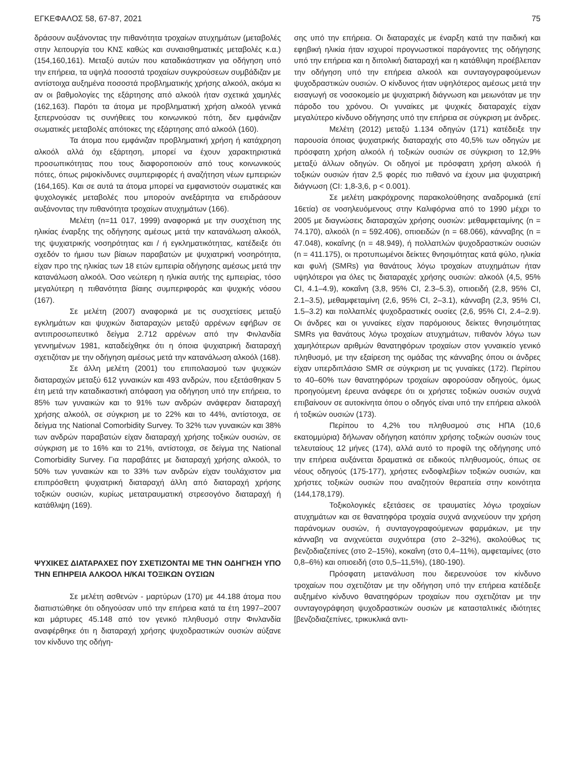ΕΓΚΕΦΑΛΟΣ 58, 67-87, 2021 75
δράσουν αυξάνοντας την πιθανότητα τροχαίων ατυχημάτων (μεταβολές στην λειτουργία του ΚΝΣ καθώς και συναισθηματικές μεταβολές κ.α.) (154,160,161). Μεταξύ αυτών που καταδικάστηκαν για οδήγηση υπό την επήρεια, τα υψηλά ποσοστά τροχαίων συγκρούσεων συμβάδιζαν με αντίστοιχα αυξημένα ποσοστά προβληματικής χρήσης αλκοόλ, ακόμα κι αν οι βαθμολογίες της εξάρτησης από αλκοόλ ήταν σχετικά χαμηλές (162,163). Παρότι τα άτομα με προβληματική χρήση αλκοόλ γενικά ξεπερνούσαν τις συνήθειες του κοινωνικού πότη, δεν εμφάνιζαν σωματικές μεταβολές απότοκες της εξάρτησης από αλκοόλ (160).
Τα άτομα που εμφάνιζαν προβληματική χρήση ή κατάχρηση αλκοόλ αλλά όχι εξάρτηση, μπορεί να έχουν χαρακτηριστικά προσωπικότητας που τους διαφοροποιούν από τους κοινωνικούς πότες, όπως ριψοκίνδυνες συμπεριφορές ή αναζήτηση νέων εμπειριών (164,165). Και σε αυτά τα άτομα μπορεί να εμφανιστούν σωματικές και ψυχολογικές μεταβολές που μπορούν ανεξάρτητα να επιδράσουν αυξάνοντας την πιθανότητα τροχαίων ατυχημάτων (166).
Μελέτη (n=11 017, 1999) αναφορικά με την συσχέτιση της ηλικίας έναρξης της οδήγησης αμέσως μετά την κατανάλωση αλκοόλ, της ψυχιατρικής νοσηρότητας και / ή εγκληματικότητας, κατέδειξε ότι σχεδόν το ήμισυ των βίαιων παραβατών με ψυχιατρική νοσηρότητα, είχαν προ της ηλικίας των 18 ετών εμπειρία οδήγησης αμέσως μετά την κατανάλωση αλκοόλ. Όσο νεώτερη η ηλικία αυτής της εμπειρίας, τόσο μεγαλύτερη η πιθανότητα βίαιης συμπεριφοράς και ψυχικής νόσου (167).
Σε μελέτη (2007) αναφορικά με τις συσχετίσεις μεταξύ εγκλημάτων και ψυχικών διαταραχών μεταξύ αρρένων εφήβων σε αντιπροσωπευτικό δείγμα 2.712 αρρένων από την Φινλανδία γεννημένων 1981, καταδείχθηκε ότι η όποια ψυχιατρική διαταραχή σχετιζόταν με την οδήγηση αμέσως μετά την κατανάλωση αλκοόλ (168).
Σε άλλη μελέτη (2001) του επιπολασμού των ψυχικών διαταραχών μεταξύ 612 γυναικών και 493 ανδρών, που εξετάσθηκαν 5 έτη μετά την καταδικαστική απόφαση για οδήγηση υπό την επήρεια, το 85% των γυναικών και το 91% των ανδρών ανάφεραν διαταραχή χρήσης αλκοόλ, σε σύγκριση με το 22% και το 44%, αντίστοιχα, σε δείγμα της National Comorbidity Survey. Το 32% των γυναικών και 38% των ανδρών παραβατών είχαν διαταραχή χρήσης τοξικών ουσιών, σε σύγκριση με το 16% και το 21%, αντίστοιχα, σε δείγμα της National Comorbidity Survey. Για παραβάτες με διαταραχή χρήσης αλκοόλ, το 50% των γυναικών και το 33% των ανδρών είχαν τουλάχιστον μια επιπρόσθετη ψυχιατρική διαταραχή άλλη από διαταραχή χρήσης τοξικών ουσιών, κυρίως μετατραυματική στρεσογόνο διαταραχή ή κατάθλιψη (169).
ΨΥΧΙΚΕΣ ΔΙΑΤΑΡΑΧΕΣ ΠΟΥ ΣΧΕΤΙΖΟΝΤΑΙ ΜΕ ΤΗΝ ΟΔΗΓΗΣΗ ΥΠΟ ΤΗΝ ΕΠΗΡΕΙΑ ΑΛΚΟΟΛ Η/ΚΑΙ ΤΟΞΙΚΩΝ ΟΥΣΙΩΝ
Σε μελέτη ασθενών - μαρτύρων (170) με 44.188 άτομα που διαπιστώθηκε ότι οδηγούσαν υπό την επήρεια κατά τα έτη 1997–2007 και μάρτυρες 45.148 από τον γενικό πληθυσμό στην Φινλανδία αναφέρθηκε ότι η διαταραχή χρήσης ψυχοδραστικών ουσιών αύξανε τον κίνδυνο της οδήγη-
σης υπό την επήρεια. Οι διαταραχές με έναρξη κατά την παιδική και εφηβική ηλικία ήταν ισχυροί προγνωστικοί παράγοντες της οδήγησης υπό την επήρεια και η διπολική διαταραχή και η κατάθλιψη προέβλεπαν την οδήγηση υπό την επήρεια αλκοόλ και συνταγογραφούμενων ψυχοδραστικών ουσιών. Ο κίνδυνος ήταν υψηλότερος αμέσως μετά την εισαγωγή σε νοσοκομείο με ψυχιατρική διάγνωση και μειωνόταν με την πάροδο του χρόνου. Οι γυναίκες με ψυχικές διαταραχές είχαν μεγαλύτερο κίνδυνο οδήγησης υπό την επήρεια σε σύγκριση με άνδρες.
Μελέτη (2012) μεταξύ 1.134 οδηγών (171) κατέδειξε την παρουσία όποιας ψυχιατρικής διαταραχής στο 40,5% των οδηγών με πρόσφατη χρήση αλκοόλ ή τοξικών ουσιών σε σύγκριση το 12,9% μεταξύ άλλων οδηγών. Οι οδηγοί με πρόσφατη χρήση αλκοόλ ή τοξικών ουσιών ήταν 2,5 φορές πιο πιθανό να έχουν μια ψυχιατρική διάγνωση (CI: 1,8-3,6, p < 0.001).
Σε μελέτη μακρόχρονης παρακολούθησης αναδρομικά (επί 16ετία) σε νοσηλευόμενους στην Καλιφόρνια από το 1990 μέχρι το 2005 με διαγνώσεις διαταραχών χρήσης ουσιών: μεθαμφεταμίνης (n = 74.170), αλκοόλ (n = 592.406), οπιοειδών (n = 68.066), κάνναβης (n = 47.048), κοκαΐνης (n = 48.949), ή πολλαπλών ψυχοδραστικών ουσιών (n = 411.175), οι προτυπωμένοι δείκτες θνησιμότητας κατά φύλο, ηλικία και φυλή (SMRs) για θανάτους λόγω τροχαίων ατυχημάτων ήταν υψηλότεροι για όλες τις διαταραχές χρήσης ουσιών: αλκοόλ (4,5, 95% CI, 4.1–4.9), κοκαΐνη (3,8, 95% CI, 2.3–5.3), οπιοειδή (2,8, 95% CI, 2.1–3.5), μεθαμφεταμίνη (2,6, 95% CI, 2–3.1), κάνναβη (2,3, 95% CI, 1.5–3.2) και πολλαπλές ψυχοδραστικές ουσίες (2,6, 95% CI, 2.4–2.9). Οι άνδρες και οι γυναίκες είχαν παρόμοιους δείκτες θνησιμότητας SMRs για θανάτους λόγω τροχαίων ατυχημάτων, πιθανόν λόγω των χαμηλότερων αριθμών θανατηφόρων τροχαίων στον γυναικείο γενικό πληθυσμό, με την εξαίρεση της ομάδας της κάνναβης όπου οι άνδρες είχαν υπερδιπλάσιο SMR σε σύγκριση με τις γυναίκες (172). Περίπου το 40–60% των θανατηφόρων τροχαίων αφορούσαν οδηγούς, όμως προηγούμενη έρευνα ανάφερε ότι οι χρήστες τοξικών ουσιών συχνά επιβαίνουν σε αυτοκίνητα όπου ο οδηγός είναι υπό την επήρεια αλκοόλ ή τοξικών ουσιών (173).
Περίπου το 4,2% του πληθυσμού στις ΗΠΑ (10,6 εκατομμύρια) δήλωναν οδήγηση κατόπιν χρήσης τοξικών ουσιών τους τελευταίους 12 μήνες (174), αλλά αυτό το προφίλ της οδήγησης υπό την επήρεια αυξάνεται δραματικά σε ειδικούς πληθυσμούς, όπως σε νέους οδηγούς (175-177), χρήστες ενδοφλεβίων τοξικών ουσιών, και χρήστες τοξικών ουσιών που αναζητούν θεραπεία στην κοινότητα (144,178,179).
Τοξικολογικές εξετάσεις σε τραυματίες λόγω τροχαίων ατυχημάτων και σε θανατηφόρα τροχαία συχνά ανιχνεύουν την χρήση παράνομων ουσιών, ή συνταγογραφούμενων φαρμάκων, με την κάνναβη να ανιχνεύεται συχνότερα (στο 2–32%), ακολούθως τις βενζοδιαζεπίνες (στο 2–15%), κοκαΐνη (στο 0,4–11%), αμφεταμίνες (στο 0,8–6%) και οπιοειδή (στο 0,5–11,5%), (180-190).
Πρόσφατη μετανάλυση που διερευνούσε τον κίνδυνο τροχαίων που σχετιζόταν με την οδήγηση υπό την επήρεια κατέδειξε αυξημένο κίνδυνο θανατηφόρων τροχαίων που σχετιζόταν με την συνταγογράφηση ψυχοδραστικών ουσιών με κατασταλτικές ιδιότητες [βενζοδιαζεπίνες, τρικυκλικά αντι-